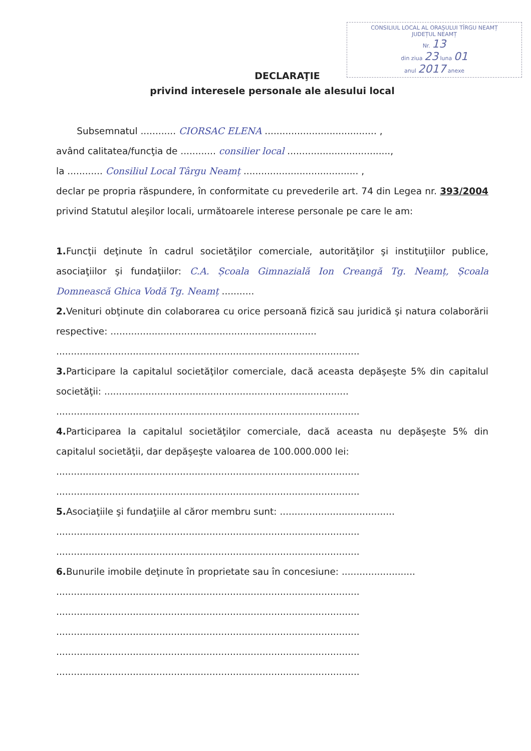CONSILIUL LOCAL AL ORAȘULUI TÎRGU NEAMȚ
JUDEȚUL NEAMȚ
Nr. 13
din ziua 23 luna 01
anul 2017 anexe
DECLARAŢIE
privind interesele personale ale alesului local
Subsemnatul ............ CIORSAC ELENA ...................................... ,
având calitatea/funcţia de ............ consilier local ...................................,
la ............ Consiliul Local Târgu Neamț ....................................... ,
declar pe propria răspundere, în conformitate cu prevederile art. 74 din Legea nr. 393/2004 privind Statutul aleşilor locali, următoarele interese personale pe care le am:
1. Funcţii deţinute în cadrul societăţilor comerciale, autorităţilor şi instituţiilor publice, asociaţiilor şi fundaţiilor: C.A. Școala Gimnazială Ion Creangă Tg. Neamț, Școala Domnească Ghica Vodă Tg. Neamț ...........
2. Venituri obţinute din colaborarea cu orice persoană fizică sau juridică şi natura colaborării respective: ......................................................................
.......................................................................................................
3. Participare la capitalul societăţilor comerciale, dacă aceasta depăşeşte 5% din capitalul societăţii: ...................................................................................
.......................................................................................................
4. Participarea la capitalul societăţilor comerciale, dacă aceasta nu depăşeşte 5% din capitalul societăţii, dar depăşeşte valoarea de 100.000.000 lei:
.......................................................................................................
.......................................................................................................
5. Asociaţiile şi fundaţiile al căror membru sunt: .......................................
.......................................................................................................
.......................................................................................................
6. Bunurile imobile deţinute în proprietate sau în concesiune: .........................
.......................................................................................................
.......................................................................................................
.......................................................................................................
.......................................................................................................
.......................................................................................................